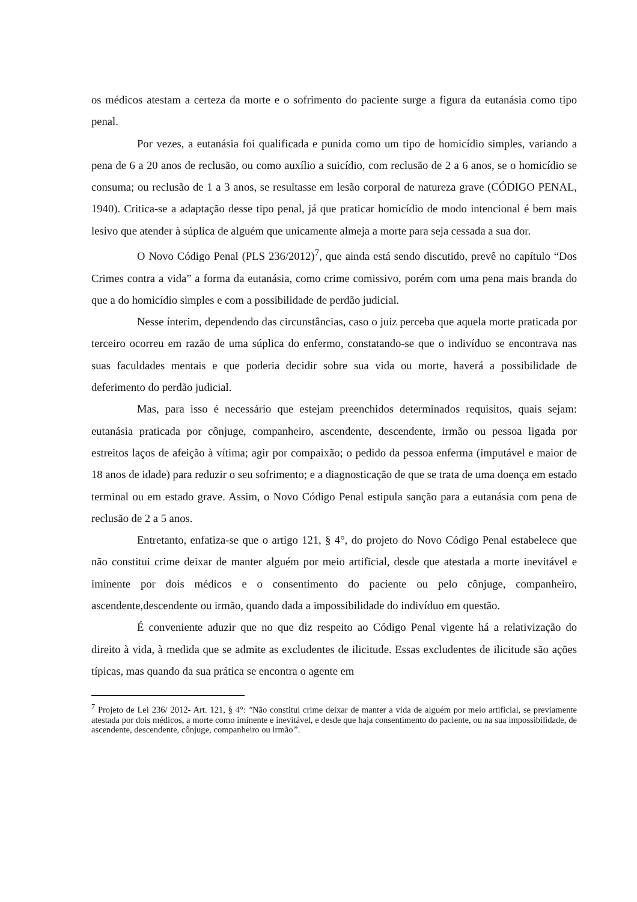os médicos atestam a certeza da morte e o sofrimento do paciente surge a figura da eutanásia como tipo penal.
Por vezes, a eutanásia foi qualificada e punida como um tipo de homicídio simples, variando a pena de 6 a 20 anos de reclusão, ou como auxílio a suicídio, com reclusão de 2 a 6 anos, se o homicídio se consuma; ou reclusão de 1 a 3 anos, se resultasse em lesão corporal de natureza grave (CÓDIGO PENAL, 1940). Critica-se a adaptação desse tipo penal, já que praticar homicídio de modo intencional é bem mais lesivo que atender à súplica de alguém que unicamente almeja a morte para seja cessada a sua dor.
O Novo Código Penal (PLS 236/2012)<sup>7</sup>, que ainda está sendo discutido, prevê no capítulo “Dos Crimes contra a vida” a forma da eutanásia, como crime comissivo, porém com uma pena mais branda do que a do homicídio simples e com a possibilidade de perdão judicial.
Nesse ínterim, dependendo das circunstâncias, caso o juiz perceba que aquela morte praticada por terceiro ocorreu em razão de uma súplica do enfermo, constatando-se que o indivíduo se encontrava nas suas faculdades mentais e que poderia decidir sobre sua vida ou morte, haverá a possibilidade de deferimento do perdão judicial.
Mas, para isso é necessário que estejam preenchidos determinados requisitos, quais sejam: eutanásia praticada por cônjuge, companheiro, ascendente, descendente, irmão ou pessoa ligada por estreitos laços de afeição à vítima; agir por compaixão; o pedido da pessoa enferma (imputável e maior de 18 anos de idade) para reduzir o seu sofrimento; e a diagnosticação de que se trata de uma doença em estado terminal ou em estado grave. Assim, o Novo Código Penal estipula sanção para a eutanásia com pena de reclusão de 2 a 5 anos.
Entretanto, enfatiza-se que o artigo 121, § 4°, do projeto do Novo Código Penal estabelece que não constitui crime deixar de manter alguém por meio artificial, desde que atestada a morte inevitável e iminente por dois médicos e o consentimento do paciente ou pelo cônjuge, companheiro, ascendente,descendente ou irmão, quando dada a impossibilidade do indivíduo em questão.
É conveniente aduzir que no que diz respeito ao Código Penal vigente há a relativização do direito à vida, à medida que se admite as excludentes de ilicitude. Essas excludentes de ilicitude são ações típicas, mas quando da sua prática se encontra o agente em
<sup>7</sup> Projeto de Lei 236/ 2012- Art. 121, § 4°: "Não constitui crime deixar de manter a vida de alguém por meio artificial, se previamente atestada por dois médicos, a morte como iminente e inevitável, e desde que haja consentimento do paciente, ou na sua impossibilidade, de ascendente, descendente, cônjuge, companheiro ou irmão”.